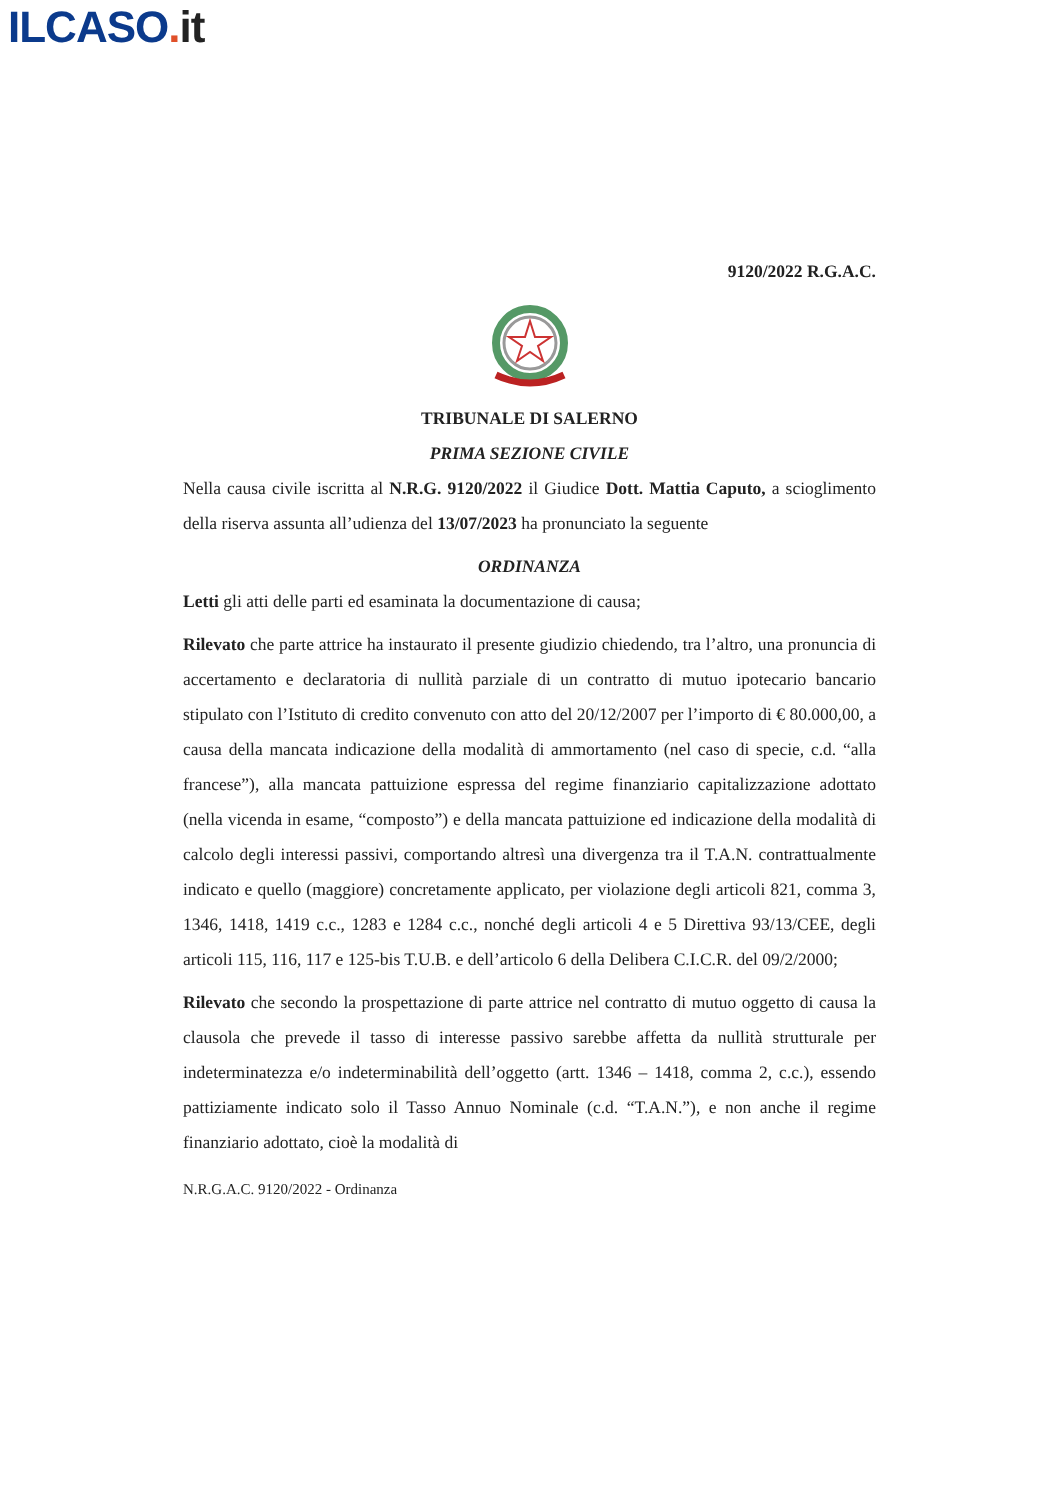ILCASO. it
9120/2022 R.G.A.C.
TRIBUNALE DI SALERNO
PRIMA SEZIONE CIVILE
Nella causa civile iscritta al N.R.G. 9120/2022 il Giudice Dott. Mattia Caputo, a scioglimento della riserva assunta all’udienza del 13/07/2023 ha pronunciato la seguente
ORDINANZA
Letti gli atti delle parti ed esaminata la documentazione di causa;
Rilevato che parte attrice ha instaurato il presente giudizio chiedendo, tra l’altro, una pronuncia di accertamento e declaratoria di nullità parziale di un contratto di mutuo ipotecario bancario stipulato con l’Istituto di credito convenuto con atto del 20/12/2007 per l’importo di € 80.000,00, a causa della mancata indicazione della modalità di ammortamento (nel caso di specie, c.d. “alla francese”), alla mancata pattuizione espressa del regime finanziario capitalizzazione adottato (nella vicenda in esame, “composto”) e della mancata pattuizione ed indicazione della modalità di calcolo degli interessi passivi, comportando altresì una divergenza tra il T.A.N. contrattualmente indicato e quello (maggiore) concretamente applicato, per violazione degli articoli 821, comma 3, 1346, 1418, 1419 c.c., 1283 e 1284 c.c., nonché degli articoli 4 e 5 Direttiva 93/13/CEE, degli articoli 115, 116, 117 e 125-bis T.U.B. e dell’articolo 6 della Delibera C.I.C.R. del 09/2/2000;
Rilevato che secondo la prospettazione di parte attrice nel contratto di mutuo oggetto di causa la clausola che prevede il tasso di interesse passivo sarebbe affetta da nullità strutturale per indeterminatezza e/o indeterminabilità dell’oggetto (artt. 1346 – 1418, comma 2, c.c.), essendo pattiziamente indicato solo il Tasso Annuo Nominale (c.d. “T.A.N.”), e non anche il regime finanziario adottato, cioè la modalità di
N.R.G.A.C. 9120/2022 - Ordinanza